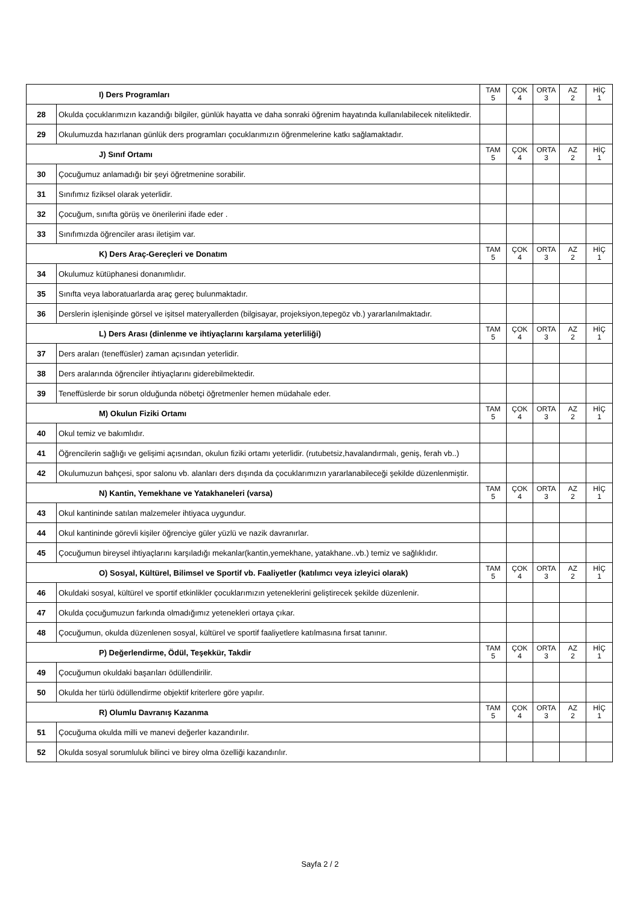| I) Ders Programları | | TAM 5 | ÇOK 4 | ORTA 3 | AZ 2 | HİÇ 1 |
| --- | --- | --- | --- | --- | --- | --- |
| 28 | Okulda çocuklarımızın kazandığı bilgiler, günlük hayatta ve daha sonraki öğrenim hayatında kullanılabilecek niteliktedir. | | | | | |
| 29 | Okulumuzda hazırlanan günlük ders programları çocuklarımızın öğrenmelerine katkı sağlamaktadır. | | | | | |
| J) Sınıf Ortamı | | TAM 5 | ÇOK 4 | ORTA 3 | AZ 2 | HİÇ 1 |
| 30 | Çocuğumuz anlamadığı bir şeyi öğretmenine sorabilir. | | | | | |
| 31 | Sınıfımız fiziksel olarak yeterlidir. | | | | | |
| 32 | Çocuğum, sınıfta görüş ve önerilerini ifade eder . | | | | | |
| 33 | Sınıfımızda öğrenciler arası iletişim var. | | | | | |
| K) Ders Araç-Gereçleri ve Donatım | | TAM 5 | ÇOK 4 | ORTA 3 | AZ 2 | HİÇ 1 |
| 34 | Okulumuz kütüphanesi donanımlıdır. | | | | | |
| 35 | Sınıfta veya laboratuarlarda araç gereç bulunmaktadır. | | | | | |
| 36 | Derslerin işlenişinde görsel ve işitsel materyallerden (bilgisayar, projeksiyon,tepegöz vb.) yararlanılmaktadır. | | | | | |
| L) Ders Arası (dinlenme ve ihtiyaçlarını karşılama yeterliliği) | | TAM 5 | ÇOK 4 | ORTA 3 | AZ 2 | HİÇ 1 |
| 37 | Ders araları (teneffüsler) zaman açısından yeterlidir. | | | | | |
| 38 | Ders aralarında öğrenciler ihtiyaçlarını giderebilmektedir. | | | | | |
| 39 | Teneffüslerde bir sorun olduğunda nöbetçi öğretmenler hemen müdahale eder. | | | | | |
| M) Okulun Fiziki Ortamı | | TAM 5 | ÇOK 4 | ORTA 3 | AZ 2 | HİÇ 1 |
| 40 | Okul temiz ve bakımlıdır. | | | | | |
| 41 | Öğrencilerin sağlığı ve gelişimi açısından, okulun fiziki ortamı yeterlidir. (rutubetsiz,havalandırmalı, geniş, ferah vb..) | | | | | |
| 42 | Okulumuzun bahçesi, spor salonu vb. alanları ders dışında da çocuklarımızın yararlanabileceği şekilde düzenlenmiştir. | | | | | |
| N) Kantin, Yemekhane ve Yatakhaneleri (varsa) | | TAM 5 | ÇOK 4 | ORTA 3 | AZ 2 | HİÇ 1 |
| 43 | Okul kantininde satılan malzemeler ihtiyaca uygundur. | | | | | |
| 44 | Okul kantininde görevli kişiler öğrenciye güler yüzlü ve nazik davranırlar. | | | | | |
| 45 | Çocuğumun bireysel ihtiyaçlarını karşıladığı mekanlar(kantin,yemekhane, yatakhane..vb.) temiz ve sağlıklıdır. | | | | | |
| O) Sosyal, Kültürel, Bilimsel ve Sportif vb. Faaliyetler (katılımcı veya izleyici olarak) | | TAM 5 | ÇOK 4 | ORTA 3 | AZ 2 | HİÇ 1 |
| 46 | Okuldaki sosyal, kültürel ve sportif etkinlikler çocuklarımızın yeteneklerini geliştirecek şekilde düzenlenir. | | | | | |
| 47 | Okulda çocuğumuzun farkında olmadığımız yetenekleri ortaya çıkar. | | | | | |
| 48 | Çocuğumun, okulda düzenlenen sosyal, kültürel ve sportif faaliyetlere katılmasına fırsat tanınır. | | | | | |
| P) Değerlendirme, Ödül, Teşekkür, Takdir | | TAM 5 | ÇOK 4 | ORTA 3 | AZ 2 | HİÇ 1 |
| 49 | Çocuğumun okuldaki başarıları ödüllendirilir. | | | | | |
| 50 | Okulda her türlü ödüllendirme objektif kriterlere göre yapılır. | | | | | |
| R) Olumlu Davranış Kazanma | | TAM 5 | ÇOK 4 | ORTA 3 | AZ 2 | HİÇ 1 |
| 51 | Çocuğuma okulda milli ve manevi değerler kazandırılır. | | | | | |
| 52 | Okulda sosyal sorumluluk bilinci ve birey olma özelliği kazandırılır. | | | | | |
Sayfa 2 / 2